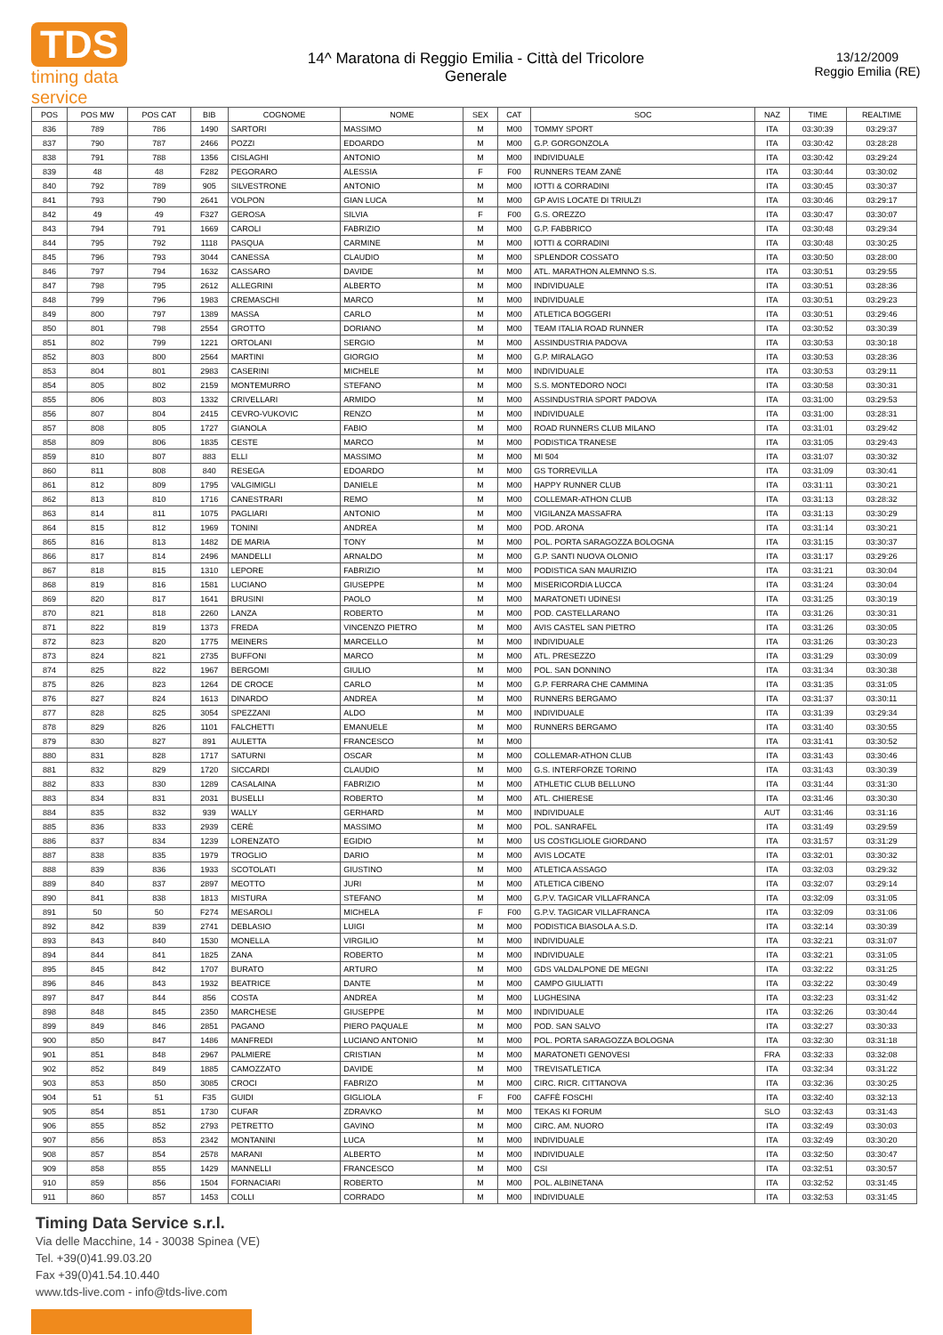TDS
timing data service
14^ Maratona di Reggio Emilia - Città del Tricolore
Generale
13/12/2009
Reggio Emilia (RE)
| POS | POS MW | POS CAT | BIB | COGNOME | NOME | SEX | CAT | SOC | NAZ | TIME | REALTIME |
| --- | --- | --- | --- | --- | --- | --- | --- | --- | --- | --- | --- |
| 836 | 789 | 786 | 1490 | SARTORI | MASSIMO | M | M00 | TOMMY SPORT | ITA | 03:30:39 | 03:29:37 |
| 837 | 790 | 787 | 2466 | POZZI | EDOARDO | M | M00 | G.P. GORGONZOLA | ITA | 03:30:42 | 03:28:28 |
| 838 | 791 | 788 | 1356 | CISLAGHI | ANTONIO | M | M00 | INDIVIDUALE | ITA | 03:30:42 | 03:29:24 |
| 839 | 48 | 48 | F282 | PEGORARO | ALESSIA | F | F00 | RUNNERS TEAM ZANÈ | ITA | 03:30:44 | 03:30:02 |
| 840 | 792 | 789 | 905 | SILVESTRONE | ANTONIO | M | M00 | IOTTI & CORRADINI | ITA | 03:30:45 | 03:30:37 |
| 841 | 793 | 790 | 2641 | VOLPON | GIAN LUCA | M | M00 | GP AVIS LOCATE DI TRIULZI | ITA | 03:30:46 | 03:29:17 |
| 842 | 49 | 49 | F327 | GEROSA | SILVIA | F | F00 | G.S. OREZZO | ITA | 03:30:47 | 03:30:07 |
| 843 | 794 | 791 | 1669 | CAROLI | FABRIZIO | M | M00 | G.P. FABBRICO | ITA | 03:30:48 | 03:29:34 |
| 844 | 795 | 792 | 1118 | PASQUA | CARMINE | M | M00 | IOTTI & CORRADINI | ITA | 03:30:48 | 03:30:25 |
| 845 | 796 | 793 | 3044 | CANESSA | CLAUDIO | M | M00 | SPLENDOR COSSATO | ITA | 03:30:50 | 03:28:00 |
| 846 | 797 | 794 | 1632 | CASSARO | DAVIDE | M | M00 | ATL. MARATHON ALEMNNO S.S. | ITA | 03:30:51 | 03:29:55 |
| 847 | 798 | 795 | 2612 | ALLEGRINI | ALBERTO | M | M00 | INDIVIDUALE | ITA | 03:30:51 | 03:28:36 |
| 848 | 799 | 796 | 1983 | CREMASCHI | MARCO | M | M00 | INDIVIDUALE | ITA | 03:30:51 | 03:29:23 |
| 849 | 800 | 797 | 1389 | MASSA | CARLO | M | M00 | ATLETICA BOGGERI | ITA | 03:30:51 | 03:29:46 |
| 850 | 801 | 798 | 2554 | GROTTO | DORIANO | M | M00 | TEAM ITALIA ROAD RUNNER | ITA | 03:30:52 | 03:30:39 |
| 851 | 802 | 799 | 1221 | ORTOLANI | SERGIO | M | M00 | ASSINDUSTRIA PADOVA | ITA | 03:30:53 | 03:30:18 |
| 852 | 803 | 800 | 2564 | MARTINI | GIORGIO | M | M00 | G.P. MIRALAGO | ITA | 03:30:53 | 03:28:36 |
| 853 | 804 | 801 | 2983 | CASERINI | MICHELE | M | M00 | INDIVIDUALE | ITA | 03:30:53 | 03:29:11 |
| 854 | 805 | 802 | 2159 | MONTEMURRO | STEFANO | M | M00 | S.S. MONTEDORO NOCI | ITA | 03:30:58 | 03:30:31 |
| 855 | 806 | 803 | 1332 | CRIVELLARI | ARMIDO | M | M00 | ASSINDUSTRIA SPORT PADOVA | ITA | 03:31:00 | 03:29:53 |
| 856 | 807 | 804 | 2415 | CEVRO-VUKOVIC | RENZO | M | M00 | INDIVIDUALE | ITA | 03:31:00 | 03:28:31 |
| 857 | 808 | 805 | 1727 | GIANOLA | FABIO | M | M00 | ROAD RUNNERS CLUB MILANO | ITA | 03:31:01 | 03:29:42 |
| 858 | 809 | 806 | 1835 | CESTE | MARCO | M | M00 | PODISTICA TRANESE | ITA | 03:31:05 | 03:29:43 |
| 859 | 810 | 807 | 883 | ELLI | MASSIMO | M | M00 | MI 504 | ITA | 03:31:07 | 03:30:32 |
| 860 | 811 | 808 | 840 | RESEGA | EDOARDO | M | M00 | GS TORREVILLA | ITA | 03:31:09 | 03:30:41 |
| 861 | 812 | 809 | 1795 | VALGIMIGLI | DANIELE | M | M00 | HAPPY RUNNER CLUB | ITA | 03:31:11 | 03:30:21 |
| 862 | 813 | 810 | 1716 | CANESTRARI | REMO | M | M00 | COLLEMAR-ATHON CLUB | ITA | 03:31:13 | 03:28:32 |
| 863 | 814 | 811 | 1075 | PAGLIARI | ANTONIO | M | M00 | VIGILANZA MASSAFRA | ITA | 03:31:13 | 03:30:29 |
| 864 | 815 | 812 | 1969 | TONINI | ANDREA | M | M00 | POD. ARONA | ITA | 03:31:14 | 03:30:21 |
| 865 | 816 | 813 | 1482 | DE MARIA | TONY | M | M00 | POL. PORTA SARAGOZZA BOLOGNA | ITA | 03:31:15 | 03:30:37 |
| 866 | 817 | 814 | 2496 | MANDELLI | ARNALDO | M | M00 | G.P. SANTI NUOVA OLONIO | ITA | 03:31:17 | 03:29:26 |
| 867 | 818 | 815 | 1310 | LEPORE | FABRIZIO | M | M00 | PODISTICA SAN MAURIZIO | ITA | 03:31:21 | 03:30:04 |
| 868 | 819 | 816 | 1581 | LUCIANO | GIUSEPPE | M | M00 | MISERICORDIA LUCCA | ITA | 03:31:24 | 03:30:04 |
| 869 | 820 | 817 | 1641 | BRUSINI | PAOLO | M | M00 | MARATONETI UDINESI | ITA | 03:31:25 | 03:30:19 |
| 870 | 821 | 818 | 2260 | LANZA | ROBERTO | M | M00 | POD. CASTELLARANO | ITA | 03:31:26 | 03:30:31 |
| 871 | 822 | 819 | 1373 | FREDA | VINCENZO PIETRO | M | M00 | AVIS CASTEL SAN PIETRO | ITA | 03:31:26 | 03:30:05 |
| 872 | 823 | 820 | 1775 | MEINERS | MARCELLO | M | M00 | INDIVIDUALE | ITA | 03:31:26 | 03:30:23 |
| 873 | 824 | 821 | 2735 | BUFFONI | MARCO | M | M00 | ATL. PRESEZZO | ITA | 03:31:29 | 03:30:09 |
| 874 | 825 | 822 | 1967 | BERGOMI | GIULIO | M | M00 | POL. SAN DONNINO | ITA | 03:31:34 | 03:30:38 |
| 875 | 826 | 823 | 1264 | DE CROCE | CARLO | M | M00 | G.P. FERRARA CHE CAMMINA | ITA | 03:31:35 | 03:31:05 |
| 876 | 827 | 824 | 1613 | DINARDO | ANDREA | M | M00 | RUNNERS BERGAMO | ITA | 03:31:37 | 03:30:11 |
| 877 | 828 | 825 | 3054 | SPEZZANI | ALDO | M | M00 | INDIVIDUALE | ITA | 03:31:39 | 03:29:34 |
| 878 | 829 | 826 | 1101 | FALCHETTI | EMANUELE | M | M00 | RUNNERS BERGAMO | ITA | 03:31:40 | 03:30:55 |
| 879 | 830 | 827 | 891 | AULETTA | FRANCESCO | M | M00 | | ITA | 03:31:41 | 03:30:52 |
| 880 | 831 | 828 | 1717 | SATURNI | OSCAR | M | M00 | COLLEMAR-ATHON CLUB | ITA | 03:31:43 | 03:30:46 |
| 881 | 832 | 829 | 1720 | SICCARDI | CLAUDIO | M | M00 | G.S. INTERFORZE TORINO | ITA | 03:31:43 | 03:30:39 |
| 882 | 833 | 830 | 1289 | CASALAINA | FABRIZIO | M | M00 | ATHLETIC CLUB BELLUNO | ITA | 03:31:44 | 03:31:30 |
| 883 | 834 | 831 | 2031 | BUSELLI | ROBERTO | M | M00 | ATL. CHIERESE | ITA | 03:31:46 | 03:30:30 |
| 884 | 835 | 832 | 939 | WALLY | GERHARD | M | M00 | INDIVIDUALE | AUT | 03:31:46 | 03:31:16 |
| 885 | 836 | 833 | 2939 | CERÈ | MASSIMO | M | M00 | POL. SANRAFEL | ITA | 03:31:49 | 03:29:59 |
| 886 | 837 | 834 | 1239 | LORENZATO | EGIDIO | M | M00 | US COSTIGLIOLE GIORDANO | ITA | 03:31:57 | 03:31:29 |
| 887 | 838 | 835 | 1979 | TROGLIO | DARIO | M | M00 | AVIS LOCATE | ITA | 03:32:01 | 03:30:32 |
| 888 | 839 | 836 | 1933 | SCOTOLATI | GIUSTINO | M | M00 | ATLETICA ASSAGO | ITA | 03:32:03 | 03:29:32 |
| 889 | 840 | 837 | 2897 | MEOTTO | JURI | M | M00 | ATLETICA CIBENO | ITA | 03:32:07 | 03:29:14 |
| 890 | 841 | 838 | 1813 | MISTURA | STEFANO | M | M00 | G.P.V. TAGICAR VILLAFRANCA | ITA | 03:32:09 | 03:31:05 |
| 891 | 50 | 50 | F274 | MESAROLI | MICHELA | F | F00 | G.P.V. TAGICAR VILLAFRANCA | ITA | 03:32:09 | 03:31:06 |
| 892 | 842 | 839 | 2741 | DEBLASIO | LUIGI | M | M00 | PODISTICA BIASOLA A.S.D. | ITA | 03:32:14 | 03:30:39 |
| 893 | 843 | 840 | 1530 | MONELLA | VIRGILIO | M | M00 | INDIVIDUALE | ITA | 03:32:21 | 03:31:07 |
| 894 | 844 | 841 | 1825 | ZANA | ROBERTO | M | M00 | INDIVIDUALE | ITA | 03:32:21 | 03:31:05 |
| 895 | 845 | 842 | 1707 | BURATO | ARTURO | M | M00 | GDS VALDALPONE DE MEGNI | ITA | 03:32:22 | 03:31:25 |
| 896 | 846 | 843 | 1932 | BEATRICE | DANTE | M | M00 | CAMPO GIULIATTI | ITA | 03:32:22 | 03:30:49 |
| 897 | 847 | 844 | 856 | COSTA | ANDREA | M | M00 | LUGHESINA | ITA | 03:32:23 | 03:31:42 |
| 898 | 848 | 845 | 2350 | MARCHESE | GIUSEPPE | M | M00 | INDIVIDUALE | ITA | 03:32:26 | 03:30:44 |
| 899 | 849 | 846 | 2851 | PAGANO | PIERO PAQUALE | M | M00 | POD. SAN SALVO | ITA | 03:32:27 | 03:30:33 |
| 900 | 850 | 847 | 1486 | MANFREDI | LUCIANO ANTONIO | M | M00 | POL. PORTA SARAGOZZA BOLOGNA | ITA | 03:32:30 | 03:31:18 |
| 901 | 851 | 848 | 2967 | PALMIERE | CRISTIAN | M | M00 | MARATONETI GENOVESI | FRA | 03:32:33 | 03:32:08 |
| 902 | 852 | 849 | 1885 | CAMOZZATO | DAVIDE | M | M00 | TREVISATLETICA | ITA | 03:32:34 | 03:31:22 |
| 903 | 853 | 850 | 3085 | CROCI | FABRIZO | M | M00 | CIRC. RICR. CITTANOVA | ITA | 03:32:36 | 03:30:25 |
| 904 | 51 | 51 | F35 | GUIDI | GIGLIOLA | F | F00 | CAFFÈ FOSCHI | ITA | 03:32:40 | 03:32:13 |
| 905 | 854 | 851 | 1730 | CUFAR | ZDRAVKO | M | M00 | TEKAS KI FORUM | SLO | 03:32:43 | 03:31:43 |
| 906 | 855 | 852 | 2793 | PETRETTO | GAVINO | M | M00 | CIRC. AM. NUORO | ITA | 03:32:49 | 03:30:03 |
| 907 | 856 | 853 | 2342 | MONTANINI | LUCA | M | M00 | INDIVIDUALE | ITA | 03:32:49 | 03:30:20 |
| 908 | 857 | 854 | 2578 | MARANI | ALBERTO | M | M00 | INDIVIDUALE | ITA | 03:32:50 | 03:30:47 |
| 909 | 858 | 855 | 1429 | MANNELLI | FRANCESCO | M | M00 | CSI | ITA | 03:32:51 | 03:30:57 |
| 910 | 859 | 856 | 1504 | FORNACIARI | ROBERTO | M | M00 | POL. ALBINETANA | ITA | 03:32:52 | 03:31:45 |
| 911 | 860 | 857 | 1453 | COLLI | CORRADO | M | M00 | INDIVIDUALE | ITA | 03:32:53 | 03:31:45 |
Timing Data Service s.r.l.
Via delle Macchine, 14 - 30038 Spinea (VE)
Tel. +39(0)41.99.03.20
Fax +39(0)41.54.10.440
www.tds-live.com - info@tds-live.com